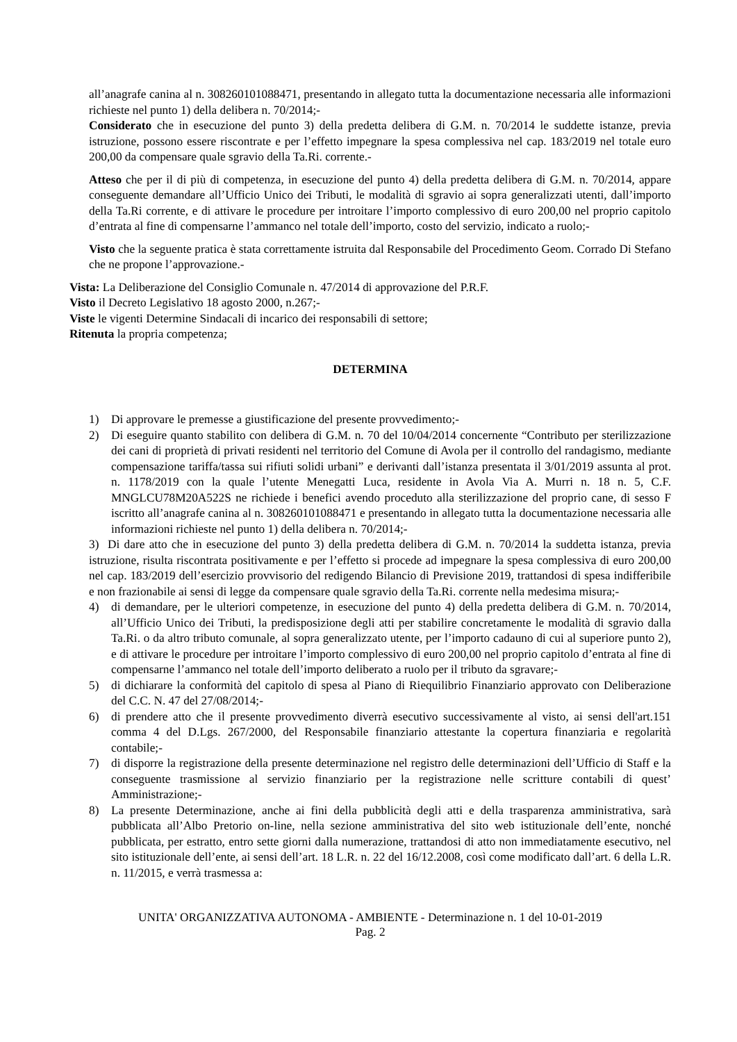all’anagrafe canina al n. 308260101088471, presentando in allegato tutta la documentazione necessaria alle informazioni richieste nel punto 1) della delibera n. 70/2014;-
Considerato che in esecuzione del punto 3) della predetta delibera di G.M. n. 70/2014 le suddette istanze, previa istruzione, possono essere riscontrate e per l’effetto impegnare la spesa complessiva nel cap. 183/2019 nel totale euro 200,00 da compensare quale sgravio della Ta.Ri. corrente.-
Atteso che per il di più di competenza, in esecuzione del punto 4) della predetta delibera di G.M. n. 70/2014, appare conseguente demandare all’Ufficio Unico dei Tributi, le modalità di sgravio ai sopra generalizzati utenti, dall’importo della Ta.Ri corrente, e di attivare le procedure per introitare l’importo complessivo di euro 200,00 nel proprio capitolo d’entrata al fine di compensarne l’ammanco nel totale dell’importo, costo del servizio, indicato a ruolo;-
Visto che la seguente pratica è stata correttamente istruita dal Responsabile del Procedimento Geom. Corrado Di Stefano che ne propone l’approvazione.-
Vista: La Deliberazione del Consiglio Comunale n. 47/2014 di approvazione del P.R.F.
Visto il Decreto Legislativo 18 agosto 2000, n.267;-
Viste le vigenti Determine Sindacali di incarico dei responsabili di settore;
Ritenuta la propria competenza;
DETERMINA
1) Di approvare le premesse a giustificazione del presente provvedimento;-
2) Di eseguire quanto stabilito con delibera di G.M. n. 70 del 10/04/2014 concernente “Contributo per sterilizzazione dei cani di proprietà di privati residenti nel territorio del Comune di Avola per il controllo del randagismo, mediante compensazione tariffa/tassa sui rifiuti solidi urbani” e derivanti dall’istanza presentata il 3/01/2019 assunta al prot. n. 1178/2019 con la quale l’utente Menegatti Luca, residente in Avola Via A. Murri n. 18 n. 5, C.F. MNGLCU78M20A522S ne richiede i benefici avendo proceduto alla sterilizzazione del proprio cane, di sesso F iscritto all’anagrafe canina al n. 308260101088471 e presentando in allegato tutta la documentazione necessaria alle informazioni richieste nel punto 1) della delibera n. 70/2014;-
3) Di dare atto che in esecuzione del punto 3) della predetta delibera di G.M. n. 70/2014 la suddetta istanza, previa istruzione, risulta riscontrata positivamente e per l’effetto si procede ad impegnare la spesa complessiva di euro 200,00 nel cap. 183/2019 dell’esercizio provvisorio del redigendo Bilancio di Previsione 2019, trattandosi di spesa indifferibile e non frazionabile ai sensi di legge da compensare quale sgravio della Ta.Ri. corrente nella medesima misura;-
4) di demandare, per le ulteriori competenze, in esecuzione del punto 4) della predetta delibera di G.M. n. 70/2014, all’Ufficio Unico dei Tributi, la predisposizione degli atti per stabilire concretamente le modalità di sgravio dalla Ta.Ri. o da altro tributo comunale, al sopra generalizzato utente, per l’importo cadauno di cui al superiore punto 2), e di attivare le procedure per introitare l’importo complessivo di euro 200,00 nel proprio capitolo d’entrata al fine di compensarne l’ammanco nel totale dell’importo deliberato a ruolo per il tributo da sgravare;-
5) di dichiarare la conformità del capitolo di spesa al Piano di Riequilibrio Finanziario approvato con Deliberazione del C.C. N. 47 del 27/08/2014;-
6) di prendere atto che il presente provvedimento diverrà esecutivo successivamente al visto, ai sensi dell'art.151 comma 4 del D.Lgs. 267/2000, del Responsabile finanziario attestante la copertura finanziaria e regolarità contabile;-
7) di disporre la registrazione della presente determinazione nel registro delle determinazioni dell’Ufficio di Staff e la conseguente trasmissione al servizio finanziario per la registrazione nelle scritture contabili di quest’ Amministrazione;-
8) La presente Determinazione, anche ai fini della pubblicità degli atti e della trasparenza amministrativa, sarà pubblicata all’Albo Pretorio on-line, nella sezione amministrativa del sito web istituzionale dell’ente, nonché pubblicata, per estratto, entro sette giorni dalla numerazione, trattandosi di atto non immediatamente esecutivo, nel sito istituzionale dell’ente, ai sensi dell’art. 18 L.R. n. 22 del 16/12.2008, così come modificato dall’art. 6 della L.R. n. 11/2015, e verrà trasmessa a:
UNITA' ORGANIZZATIVA AUTONOMA - AMBIENTE - Determinazione n. 1 del 10-01-2019
Pag. 2